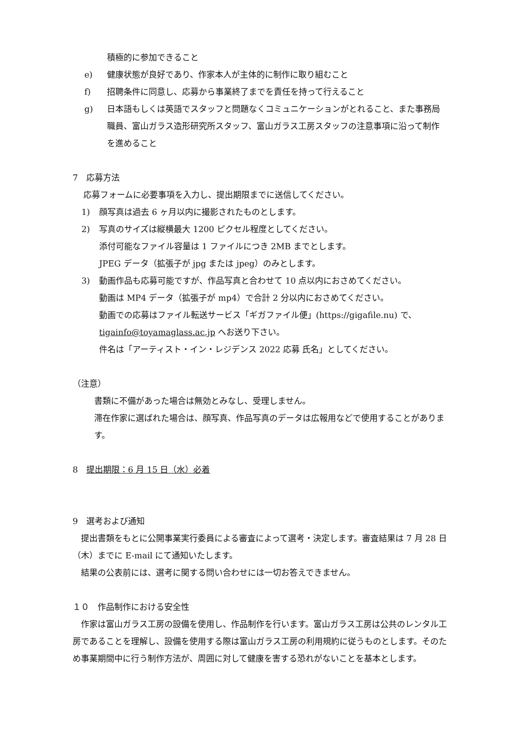積極的に参加できること
e) 健康状態が良好であり、作家本人が主体的に制作に取り組むこと
f) 招聘条件に同意し、応募から事業終了までを責任を持って行えること
g) 日本語もしくは英語でスタッフと問題なくコミュニケーションがとれること、また事務局職員、富山ガラス造形研究所スタッフ、富山ガラス工房スタッフの注意事項に沿って制作を進めること
7　応募方法
応募フォームに必要事項を入力し、提出期限までに送信してください。
1) 顔写真は過去 6 ヶ月以内に撮影されたものとします。
2) 写真のサイズは縦横最大 1200 ピクセル程度としてください。
添付可能なファイル容量は 1 ファイルにつき 2MB までとします。
JPEG データ（拡張子が jpg または jpeg）のみとします。
3) 動画作品も応募可能ですが、作品写真と合わせて 10 点以内におさめてください。
動画は MP4 データ（拡張子が mp4）で合計 2 分以内におさめてください。
動画での応募はファイル転送サービス「ギガファイル便」(https://gigafile.nu) で、tigainfo@toyamaglass.ac.jp へお送り下さい。
件名は「アーティスト・イン・レジデンス 2022 応募 氏名」としてください。
（注意）
書類に不備があった場合は無効とみなし、受理しません。
滞在作家に選ばれた場合は、顔写真、作品写真のデータは広報用などで使用することがあります。
8　提出期限：6 月 15 日（水）必着
9　選考および通知
　提出書類をもとに公開事業実行委員による審査によって選考・決定します。審査結果は 7 月 28 日（木）までに E-mail にて通知いたします。
　結果の公表前には、選考に関する問い合わせには一切お答えできません。
１０　作品制作における安全性
　作家は富山ガラス工房の設備を使用し、作品制作を行います。富山ガラス工房は公共のレンタル工房であることを理解し、設備を使用する際は富山ガラス工房の利用規約に従うものとします。そのため事業期間中に行う制作方法が、周囲に対して健康を害する恐れがないことを基本とします。